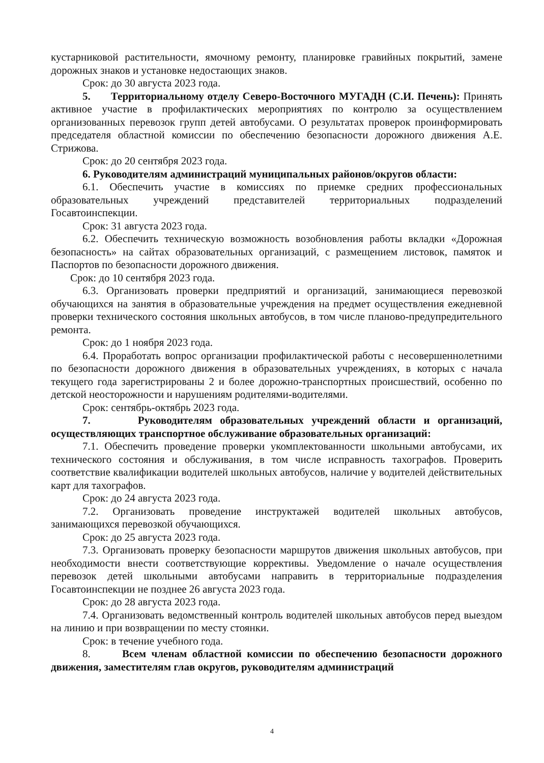кустарниковой растительности, ямочному ремонту, планировке гравийных покрытий, замене дорожных знаков и установке недостающих знаков.
Срок: до 30 августа 2023 года.
5. Территориальному отделу Северо-Восточного МУГАДН (С.И. Печень): Принять активное участие в профилактических мероприятиях по контролю за осуществлением организованных перевозок групп детей автобусами. О результатах проверок проинформировать председателя областной комиссии по обеспечению безопасности дорожного движения А.Е. Стрижова.
Срок: до 20 сентября 2023 года.
6. Руководителям администраций муниципальных районов/округов области:
6.1. Обеспечить участие в комиссиях по приемке средних профессиональных образовательных учреждений представителей территориальных подразделений Госавтоинспекции.
Срок: 31 августа 2023 года.
6.2. Обеспечить техническую возможность возобновления работы вкладки «Дорожная безопасность» на сайтах образовательных организаций, с размещением листовок, памяток и Паспортов по безопасности дорожного движения.
Срок: до 10 сентября 2023 года.
6.3. Организовать проверки предприятий и организаций, занимающиеся перевозкой обучающихся на занятия в образовательные учреждения на предмет осуществления ежедневной проверки технического состояния школьных автобусов, в том числе планово-предупредительного ремонта.
Срок: до 1 ноября 2023 года.
6.4. Проработать вопрос организации профилактической работы с несовершеннолетними по безопасности дорожного движения в образовательных учреждениях, в которых с начала текущего года зарегистрированы 2 и более дорожно-транспортных происшествий, особенно по детской неосторожности и нарушениям родителями-водителями.
Срок: сентябрь-октябрь 2023 года.
7. Руководителям образовательных учреждений области и организаций, осуществляющих транспортное обслуживание образовательных организаций:
7.1. Обеспечить проведение проверки укомплектованности школьными автобусами, их технического состояния и обслуживания, в том числе исправность тахографов. Проверить соответствие квалификации водителей школьных автобусов, наличие у водителей действительных карт для тахографов.
Срок: до 24 августа 2023 года.
7.2. Организовать проведение инструктажей водителей школьных автобусов, занимающихся перевозкой обучающихся.
Срок: до 25 августа 2023 года.
7.3. Организовать проверку безопасности маршрутов движения школьных автобусов, при необходимости внести соответствующие коррективы. Уведомление о начале осуществления перевозок детей школьными автобусами направить в территориальные подразделения Госавтоинспекции не позднее 26 августа 2023 года.
Срок: до 28 августа 2023 года.
7.4. Организовать ведомственный контроль водителей школьных автобусов перед выездом на линию и при возвращении по месту стоянки.
Срок: в течение учебного года.
8. Всем членам областной комиссии по обеспечению безопасности дорожного движения, заместителям глав округов, руководителям администраций
4